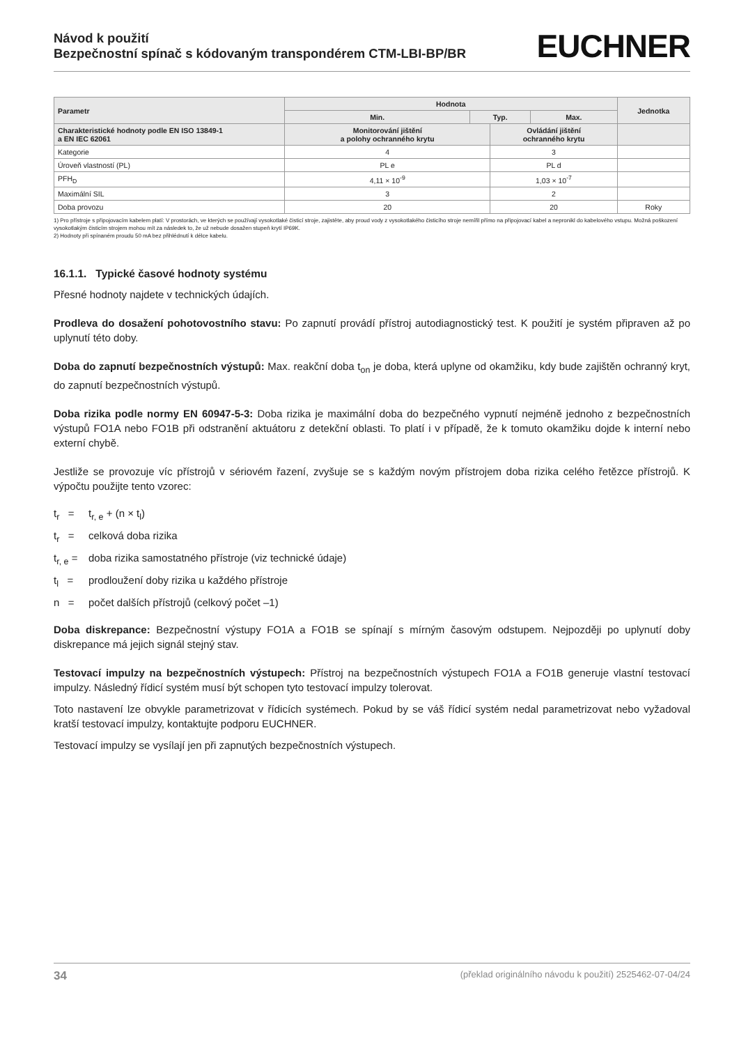Návod k použití
Bezpečnostní spínač s kódovaným transpondérem CTM-LBI-BP/BR
EUCHNER
| Parametr | Hodnota | | | | Jednotka |
| --- | --- | --- | --- | --- | --- |
| | Min. | Typ. | | Max. | |
| Charakteristické hodnoty podle EN ISO 13849-1 a EN IEC 62061 | Monitorování jištění a polohy ochranného krytu | | Ovládání jištění ochranného krytu | | |
| Kategorie | 4 | | 3 | | |
| Úroveň vlastností (PL) | PL e | | PL d | | |
| PFH<sub>D</sub> | 4,11 × 10<sup>-9</sup> | | 1,03 × 10<sup>-7</sup> | | |
| Maximální SIL | 3 | | 2 | | |
| Doba provozu | 20 | | 20 | | Roky |
1) Pro přístroje s připojovacím kabelem platí: V prostorách, ve kterých se používají vysokotlaké čisticí stroje, zajistěte, aby proud vody z vysokotlakého čisticího stroje nemířil přímo na připojovací kabel a nepronikl do kabelového vstupu. Možná poškození vysokotlakým čisticím strojem mohou mít za následek to, že už nebude dosažen stupeň krytí IP69K.
2) Hodnoty při spínaném proudu 50 mA bez přihlédnutí k délce kabelu.
16.1.1. Typické časové hodnoty systému
Přesné hodnoty najdete v technických údajích.
Prodleva do dosažení pohotovostního stavu: Po zapnutí provádí přístroj autodiagnostický test. K použití je systém připraven až po uplynutí této doby.
Doba do zapnutí bezpečnostních výstupů: Max. reakční doba t<sub>on</sub> je doba, která uplyne od okamžiku, kdy bude zajištěn ochranný kryt, do zapnutí bezpečnostních výstupů.
Doba rizika podle normy EN 60947-5-3: Doba rizika je maximální doba do bezpečného vypnutí nejméně jednoho z bezpečnostních výstupů FO1A nebo FO1B při odstranění aktuátoru z detekční oblasti. To platí i v případě, že k tomuto okamžiku dojde k interní nebo externí chybě.
Jestliže se provozuje víc přístrojů v sériovém řazení, zvyšuje se s každým novým přístrojem doba rizika celého řetězce přístrojů. K výpočtu použijte tento vzorec:
t<sub>r</sub> = t<sub>r, e</sub> + (n × t<sub>l</sub>)
t<sub>r</sub> = celková doba rizika
t<sub>r, e</sub> = doba rizika samostatného přístroje (viz technické údaje)
t<sub>l</sub> = prodloužení doby rizika u každého přístroje
n = počet dalších přístrojů (celkový počet –1)
Doba diskrepance: Bezpečnostní výstupy FO1A a FO1B se spínají s mírným časovým odstupem. Nejpozději po uplynutí doby diskrepance má jejich signál stejný stav.
Testovací impulzy na bezpečnostních výstupech: Přístroj na bezpečnostních výstupech FO1A a FO1B generuje vlastní testovací impulzy. Následný řídicí systém musí být schopen tyto testovací impulzy tolerovat.
Toto nastavení lze obvykle parametrizovat v řídicích systémech. Pokud by se váš řídicí systém nedal parametrizovat nebo vyžadoval kratší testovací impulzy, kontaktujte podporu EUCHNER.
Testovací impulzy se vysílají jen při zapnutých bezpečnostních výstupech.
34 (překlad originálního návodu k použití) 2525462-07-04/24